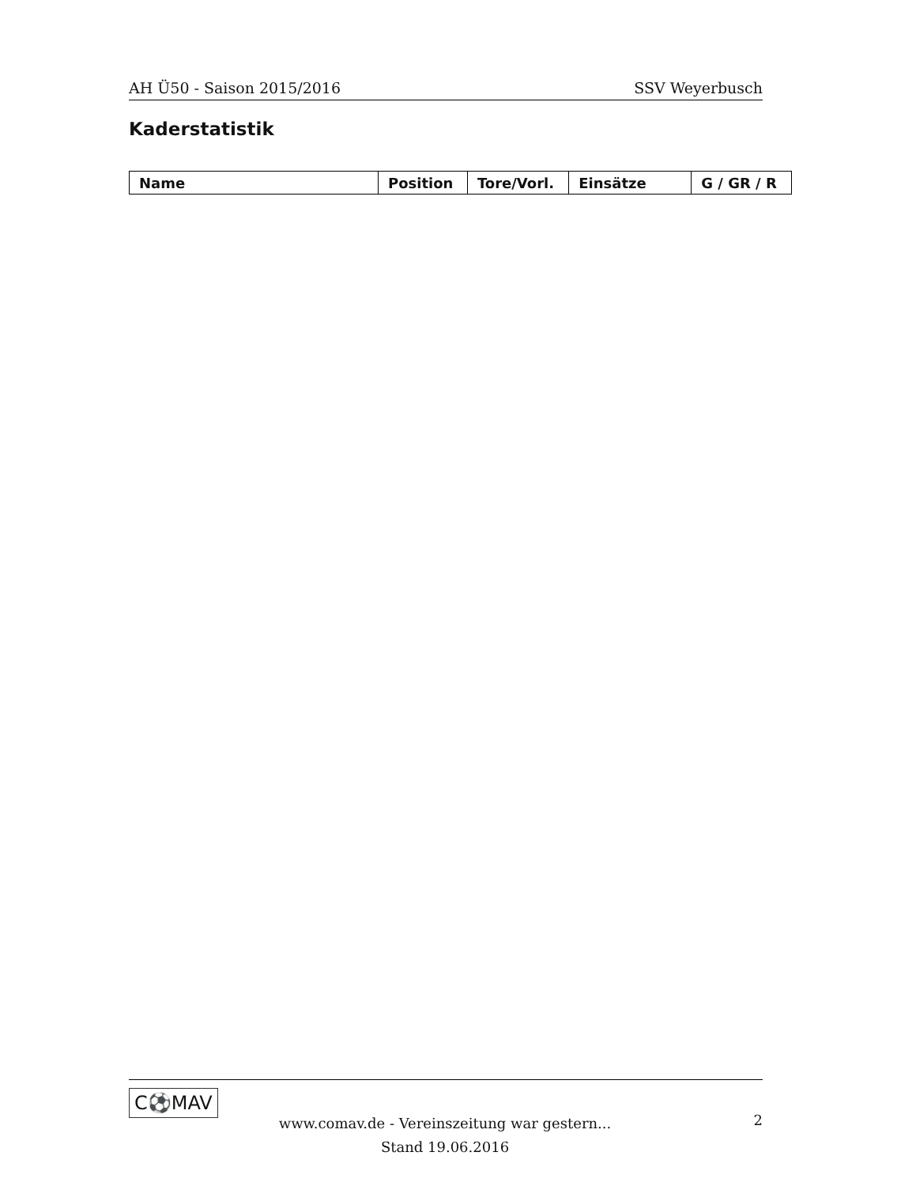AH Ü50 - Saison 2015/2016 SSV Weyerbusch
Kaderstatistik
| Name | Position | Tore/Vorl. | Einsätze | G / GR / R |
| --- | --- | --- | --- | --- |
C⚽MAV
www.comav.de - Vereinszeitung war gestern...
Stand 19.06.2016
2